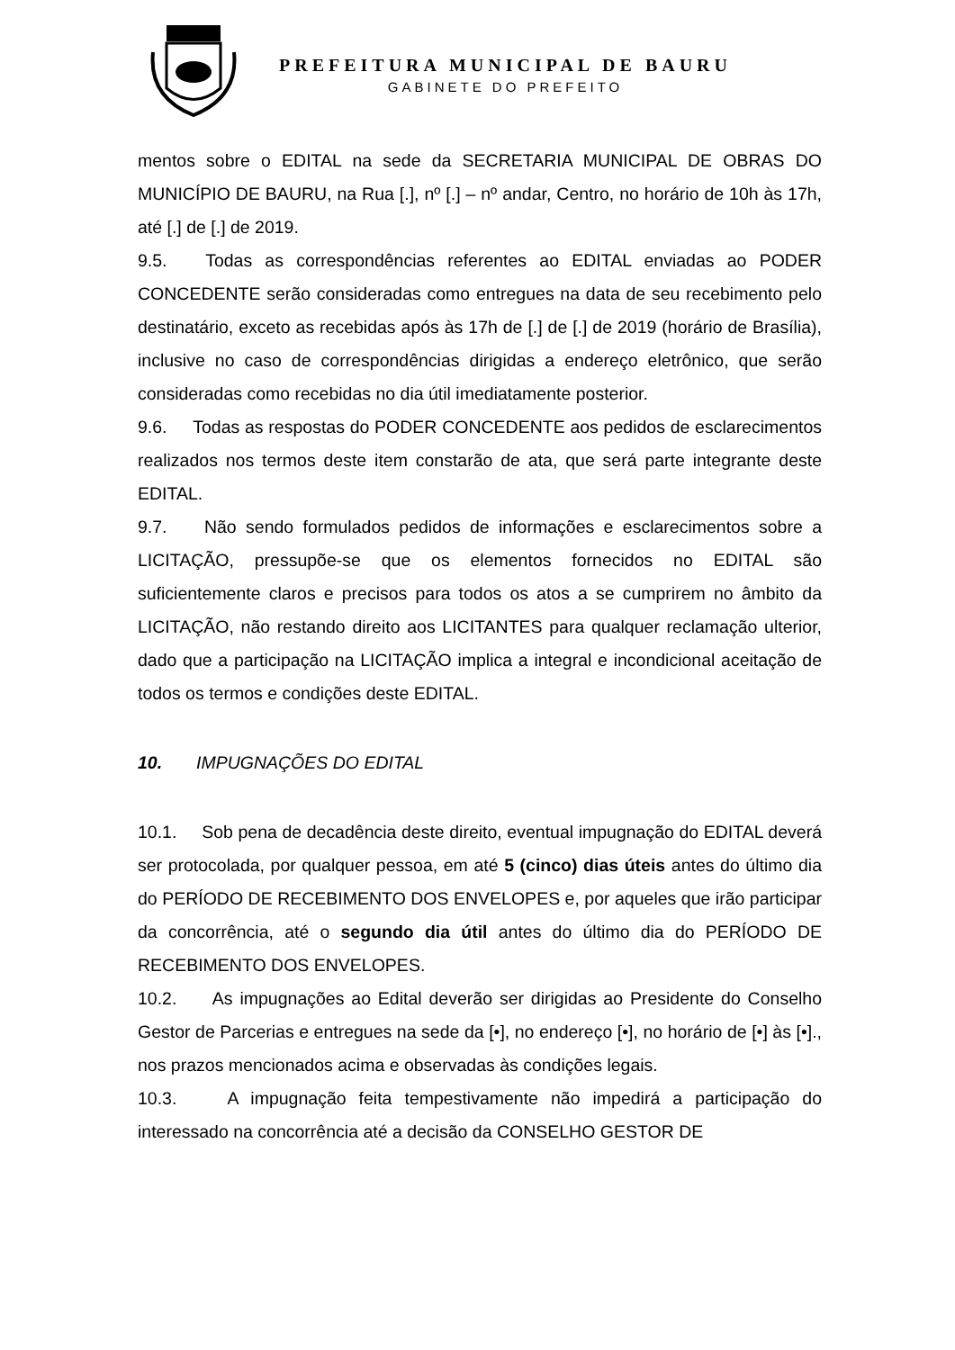PREFEITURA MUNICIPAL DE BAURU
GABINETE DO PREFEITO
mentos sobre o EDITAL na sede da SECRETARIA MUNICIPAL DE OBRAS DO MUNICÍPIO DE BAURU, na Rua [.], nº [.] – nº andar, Centro, no horário de 10h às 17h, até [.] de [.] de 2019.
9.5. Todas as correspondências referentes ao EDITAL enviadas ao PODER CONCEDENTE serão consideradas como entregues na data de seu recebimento pelo destinatário, exceto as recebidas após às 17h de [.] de [.] de 2019 (horário de Brasília), inclusive no caso de correspondências dirigidas a endereço eletrônico, que serão consideradas como recebidas no dia útil imediatamente posterior.
9.6. Todas as respostas do PODER CONCEDENTE aos pedidos de esclarecimentos realizados nos termos deste item constarão de ata, que será parte integrante deste EDITAL.
9.7. Não sendo formulados pedidos de informações e esclarecimentos sobre a LICITAÇÃO, pressupõe-se que os elementos fornecidos no EDITAL são suficientemente claros e precisos para todos os atos a se cumprirem no âmbito da LICITAÇÃO, não restando direito aos LICITANTES para qualquer reclamação ulterior, dado que a participação na LICITAÇÃO implica a integral e incondicional aceitação de todos os termos e condições deste EDITAL.
10. IMPUGNAÇÕES DO EDITAL
10.1. Sob pena de decadência deste direito, eventual impugnação do EDITAL deverá ser protocolada, por qualquer pessoa, em até 5 (cinco) dias úteis antes do último dia do PERÍODO DE RECEBIMENTO DOS ENVELOPES e, por aqueles que irão participar da concorrência, até o segundo dia útil antes do último dia do PERÍODO DE RECEBIMENTO DOS ENVELOPES.
10.2. As impugnações ao Edital deverão ser dirigidas ao Presidente do Conselho Gestor de Parcerias e entregues na sede da [•], no endereço [•], no horário de [•] às [•]., nos prazos mencionados acima e observadas às condições legais.
10.3. A impugnação feita tempestivamente não impedirá a participação do interessado na concorrência até a decisão da CONSELHO GESTOR DE